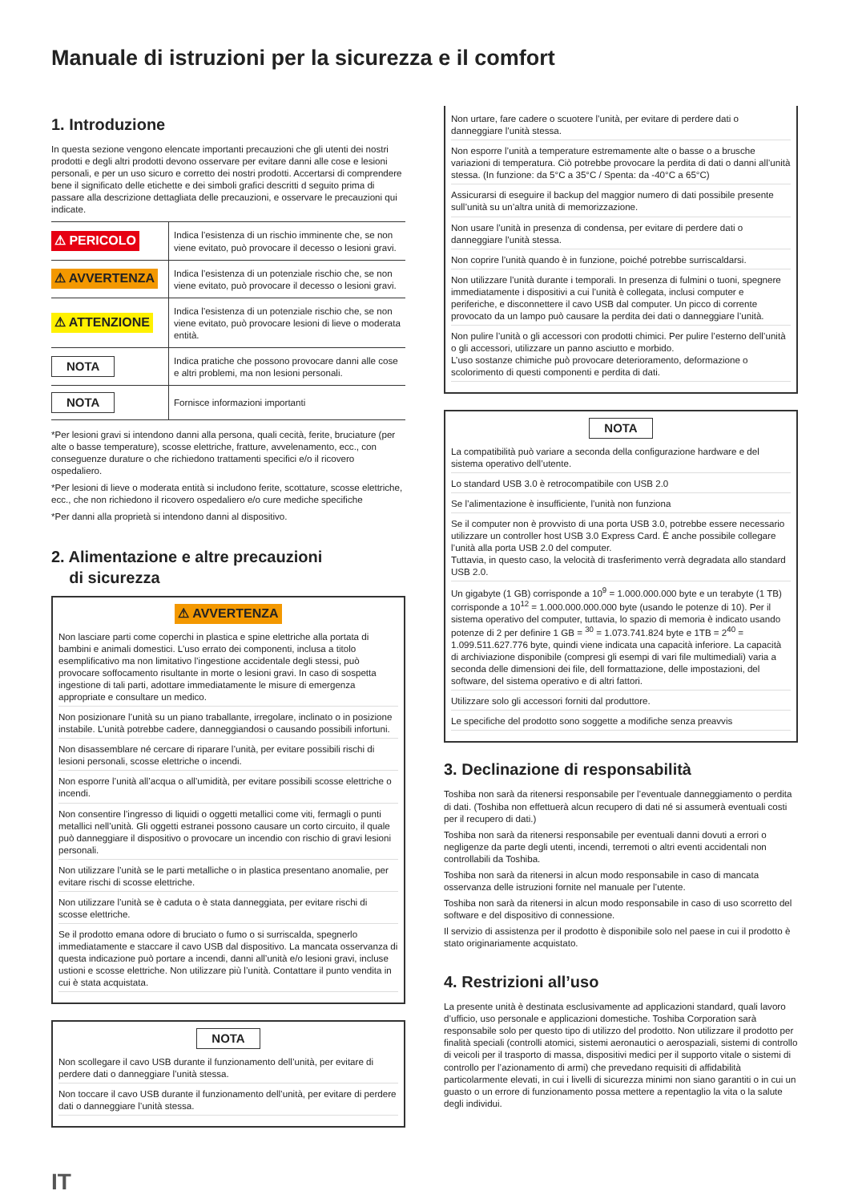Manuale di istruzioni per la sicurezza e il comfort
1. Introduzione
In questa sezione vengono elencate importanti precauzioni che gli utenti dei nostri prodotti e degli altri prodotti devono osservare per evitare danni alle cose e lesioni personali, e per un uso sicuro e corretto dei nostri prodotti. Accertarsi di comprendere bene il significato delle etichette e dei simboli grafici descritti d seguito prima di passare alla descrizione dettagliata delle precauzioni, e osservare le precauzioni qui indicate.
| ⚠ PERICOLO | Indica l’esistenza di un rischio imminente che, se non viene evitato, può provocare il decesso o lesioni gravi. |
| ⚠ AVVERTENZA | Indica l’esistenza di un potenziale rischio che, se non viene evitato, può provocare il decesso o lesioni gravi. |
| ⚠ ATTENZIONE | Indica l’esistenza di un potenziale rischio che, se non viene evitato, può provocare lesioni di lieve o moderata entità. |
| NOTA | Indica pratiche che possono provocare danni alle cose e altri problemi, ma non lesioni personali. |
| NOTA | Fornisce informazioni importanti |
*Per lesioni gravi si intendono danni alla persona, quali cecità, ferite, bruciature (per alte o basse temperature), scosse elettriche, fratture, avvelenamento, ecc., con conseguenze durature o che richiedono trattamenti specifici e/o il ricovero ospedaliero.
*Per lesioni di lieve o moderata entità si includono ferite, scottature, scosse elettriche, ecc., che non richiedono il ricovero ospedaliero e/o cure mediche specifiche
*Per danni alla proprietà si intendono danni al dispositivo.
2. Alimentazione e altre precauzioni
di sicurezza
⚠ AVVERTENZA
Non lasciare parti come coperchi in plastica e spine elettriche alla portata di bambini e animali domestici. L’uso errato dei componenti, inclusa a titolo esemplificativo ma non limitativo l’ingestione accidentale degli stessi, può provocare soffocamento risultante in morte o lesioni gravi. In caso di sospetta ingestione di tali parti, adottare immediatamente le misure di emergenza appropriate e consultare un medico.
Non posizionare l’unità su un piano traballante, irregolare, inclinato o in posizione instabile. L’unità potrebbe cadere, danneggiandosi o causando possibili infortuni.
Non disassemblare né cercare di riparare l’unità, per evitare possibili rischi di lesioni personali, scosse elettriche o incendi.
Non esporre l’unità all’acqua o all’umidità, per evitare possibili scosse elettriche o incendi.
Non consentire l’ingresso di liquidi o oggetti metallici come viti, fermagli o punti metallici nell’unità. Gli oggetti estranei possono causare un corto circuito, il quale può danneggiare il dispositivo o provocare un incendio con rischio di gravi lesioni personali.
Non utilizzare l’unità se le parti metalliche o in plastica presentano anomalie, per evitare rischi di scosse elettriche.
Non utilizzare l’unità se è caduta o è stata danneggiata, per evitare rischi di scosse elettriche.
Se il prodotto emana odore di bruciato o fumo o si surriscalda, spegnerlo immediatamente e staccare il cavo USB dal dispositivo. La mancata osservanza di questa indicazione può portare a incendi, danni all’unità e/o lesioni gravi, incluse ustioni e scosse elettriche. Non utilizzare più l’unità. Contattare il punto vendita in cui è stata acquistata.
NOTA
Non scollegare il cavo USB durante il funzionamento dell’unità, per evitare di perdere dati o danneggiare l’unità stessa.
Non toccare il cavo USB durante il funzionamento dell’unità, per evitare di perdere dati o danneggiare l’unità stessa.
IT
Non urtare, fare cadere o scuotere l’unità, per evitare di perdere dati o danneggiare l’unità stessa.
Non esporre l’unità a temperature estremamente alte o basse o a brusche variazioni di temperatura. Ciò potrebbe provocare la perdita di dati o danni all’unità stessa. (In funzione: da 5°C a 35°C / Spenta: da -40°C a 65°C)
Assicurarsi di eseguire il backup del maggior numero di dati possibile presente sull’unità su un’altra unità di memorizzazione.
Non usare l’unità in presenza di condensa, per evitare di perdere dati o danneggiare l’unità stessa.
Non coprire l’unità quando è in funzione, poiché potrebbe surriscaldarsi.
Non utilizzare l’unità durante i temporali. In presenza di fulmini o tuoni, spegnere immediatamente i dispositivi a cui l’unità è collegata, inclusi computer e periferiche, e disconnettere il cavo USB dal computer. Un picco di corrente provocato da un lampo può causare la perdita dei dati o danneggiare l’unità.
Non pulire l’unità o gli accessori con prodotti chimici. Per pulire l’esterno dell’unità o gli accessori, utilizzare un panno asciutto e morbido.
L’uso sostanze chimiche può provocare deterioramento, deformazione o scolorimento di questi componenti e perdita di dati.
NOTA
La compatibilità può variare a seconda della configurazione hardware e del sistema operativo dell’utente.
Lo standard USB 3.0 è retrocompatibile con USB 2.0
Se l’alimentazione è insufficiente, l’unità non funziona
Se il computer non è provvisto di una porta USB 3.0, potrebbe essere necessario utilizzare un controller host USB 3.0 Express Card. È anche possibile collegare l’unità alla porta USB 2.0 del computer.
Tuttavia, in questo caso, la velocità di trasferimento verrà degradata allo standard USB 2.0.
Un gigabyte (1 GB) corrisponde a 10<sup>9</sup> = 1.000.000.000 byte e un terabyte (1 TB) corrisponde a 10<sup>12</sup> = 1.000.000.000.000 byte (usando le potenze di 10). Per il sistema operativo del computer, tuttavia, lo spazio di memoria è indicato usando potenze di 2 per definire 1 GB = <sup>30</sup> = 1.073.741.824 byte e 1TB = 2<sup>40</sup> = 1.099.511.627.776 byte, quindi viene indicata una capacità inferiore. La capacità di archiviazione disponibile (compresi gli esempi di vari file multimediali) varia a seconda delle dimensioni dei file, dell formattazione, delle impostazioni, del software, del sistema operativo e di altri fattori.
Utilizzare solo gli accessori forniti dal produttore.
Le specifiche del prodotto sono soggette a modifiche senza preavvis
3. Declinazione di responsabilità
Toshiba non sarà da ritenersi responsabile per l’eventuale danneggiamento o perdita di dati. (Toshiba non effettuerà alcun recupero di dati né si assumerà eventuali costi per il recupero di dati.)
Toshiba non sarà da ritenersi responsabile per eventuali danni dovuti a errori o negligenze da parte degli utenti, incendi, terremoti o altri eventi accidentali non controllabili da Toshiba.
Toshiba non sarà da ritenersi in alcun modo responsabile in caso di mancata osservanza delle istruzioni fornite nel manuale per l’utente.
Toshiba non sarà da ritenersi in alcun modo responsabile in caso di uso scorretto del software e del dispositivo di connessione.
Il servizio di assistenza per il prodotto è disponibile solo nel paese in cui il prodotto è stato originariamente acquistato.
4. Restrizioni all’uso
La presente unità è destinata esclusivamente ad applicazioni standard, quali lavoro d’ufficio, uso personale e applicazioni domestiche. Toshiba Corporation sarà responsabile solo per questo tipo di utilizzo del prodotto. Non utilizzare il prodotto per finalità speciali (controlli atomici, sistemi aeronautici o aerospaziali, sistemi di controllo di veicoli per il trasporto di massa, dispositivi medici per il supporto vitale o sistemi di controllo per l’azionamento di armi) che prevedano requisiti di affidabilità particolarmente elevati, in cui i livelli di sicurezza minimi non siano garantiti o in cui un guasto o un errore di funzionamento possa mettere a repentaglio la vita o la salute degli individui.